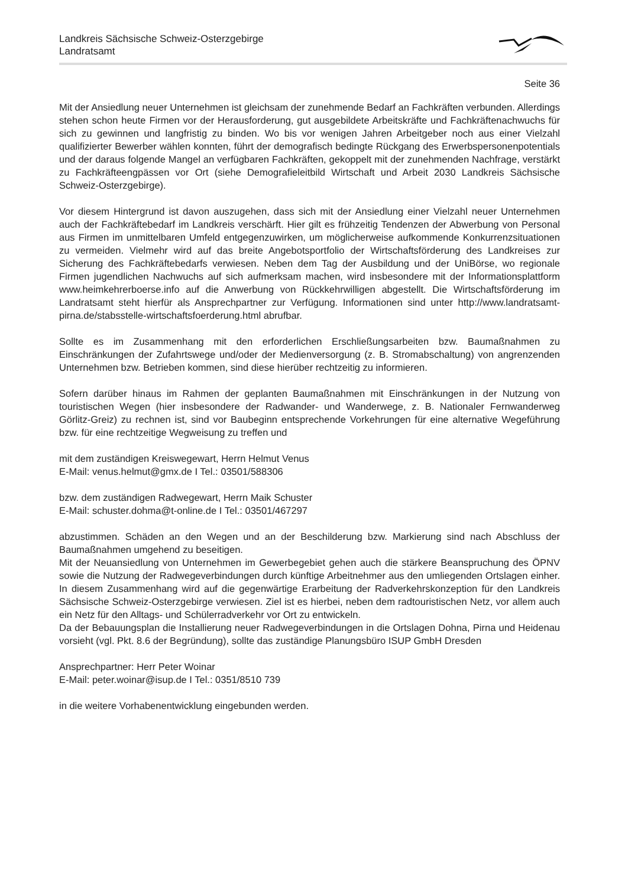Landkreis Sächsische Schweiz-Osterzgebirge
Landratsamt
Seite 36
Mit der Ansiedlung neuer Unternehmen ist gleichsam der zunehmende Bedarf an Fachkräften verbunden. Allerdings stehen schon heute Firmen vor der Herausforderung, gut ausgebildete Arbeitskräfte und Fachkräftenachwuchs für sich zu gewinnen und langfristig zu binden. Wo bis vor wenigen Jahren Arbeitgeber noch aus einer Vielzahl qualifizierter Bewerber wählen konnten, führt der demografisch bedingte Rückgang des Erwerbspersonenpotentials und der daraus folgende Mangel an verfügbaren Fachkräften, gekoppelt mit der zunehmenden Nachfrage, verstärkt zu Fachkräfteengpässen vor Ort (siehe Demografieleitbild Wirtschaft und Arbeit 2030 Landkreis Sächsische Schweiz-Osterzgebirge).
Vor diesem Hintergrund ist davon auszugehen, dass sich mit der Ansiedlung einer Vielzahl neuer Unternehmen auch der Fachkräftebedarf im Landkreis verschärft. Hier gilt es frühzeitig Tendenzen der Abwerbung von Personal aus Firmen im unmittelbaren Umfeld entgegenzuwirken, um möglicherweise aufkommende Konkurrenzsituationen zu vermeiden. Vielmehr wird auf das breite Angebotsportfolio der Wirtschaftsförderung des Landkreises zur Sicherung des Fachkräftebedarfs verwiesen. Neben dem Tag der Ausbildung und der UniBörse, wo regionale Firmen jugendlichen Nachwuchs auf sich aufmerksam machen, wird insbesondere mit der Informationsplattform www.heimkehrerboerse.info auf die Anwerbung von Rückkehrwilligen abgestellt. Die Wirtschaftsförderung im Landratsamt steht hierfür als Ansprechpartner zur Verfügung. Informationen sind unter http://www.landratsamt-pirna.de/stabsstelle-wirtschaftsfoerderung.html abrufbar.
Sollte es im Zusammenhang mit den erforderlichen Erschließungsarbeiten bzw. Baumaßnahmen zu Einschränkungen der Zufahrtswege und/oder der Medienversorgung (z. B. Stromabschaltung) von angrenzenden Unternehmen bzw. Betrieben kommen, sind diese hierüber rechtzeitig zu informieren.
Sofern darüber hinaus im Rahmen der geplanten Baumaßnahmen mit Einschränkungen in der Nutzung von touristischen Wegen (hier insbesondere der Radwander- und Wanderwege, z. B. Nationaler Fernwanderweg Görlitz-Greiz) zu rechnen ist, sind vor Baubeginn entsprechende Vorkehrungen für eine alternative Wegeführung bzw. für eine rechtzeitige Wegweisung zu treffen und
mit dem zuständigen Kreiswegewart, Herrn Helmut Venus
E-Mail: venus.helmut@gmx.de I Tel.: 03501/588306
bzw. dem zuständigen Radwegewart, Herrn Maik Schuster
E-Mail: schuster.dohma@t-online.de I Tel.: 03501/467297
abzustimmen. Schäden an den Wegen und an der Beschilderung bzw. Markierung sind nach Abschluss der Baumaßnahmen umgehend zu beseitigen.
Mit der Neuansiedlung von Unternehmen im Gewerbegebiet gehen auch die stärkere Beanspruchung des ÖPNV sowie die Nutzung der Radwegeverbindungen durch künftige Arbeitnehmer aus den umliegenden Ortslagen einher. In diesem Zusammenhang wird auf die gegenwärtige Erarbeitung der Radverkehrskonzeption für den Landkreis Sächsische Schweiz-Osterzgebirge verwiesen. Ziel ist es hierbei, neben dem radtouristischen Netz, vor allem auch ein Netz für den Alltags- und Schülerradverkehr vor Ort zu entwickeln.
Da der Bebauungsplan die Installierung neuer Radwegeverbindungen in die Ortslagen Dohna, Pirna und Heidenau vorsieht (vgl. Pkt. 8.6 der Begründung), sollte das zuständige Planungsbüro ISUP GmbH Dresden
Ansprechpartner: Herr Peter Woinar
E-Mail: peter.woinar@isup.de I Tel.: 0351/8510 739
in die weitere Vorhabenentwicklung eingebunden werden.